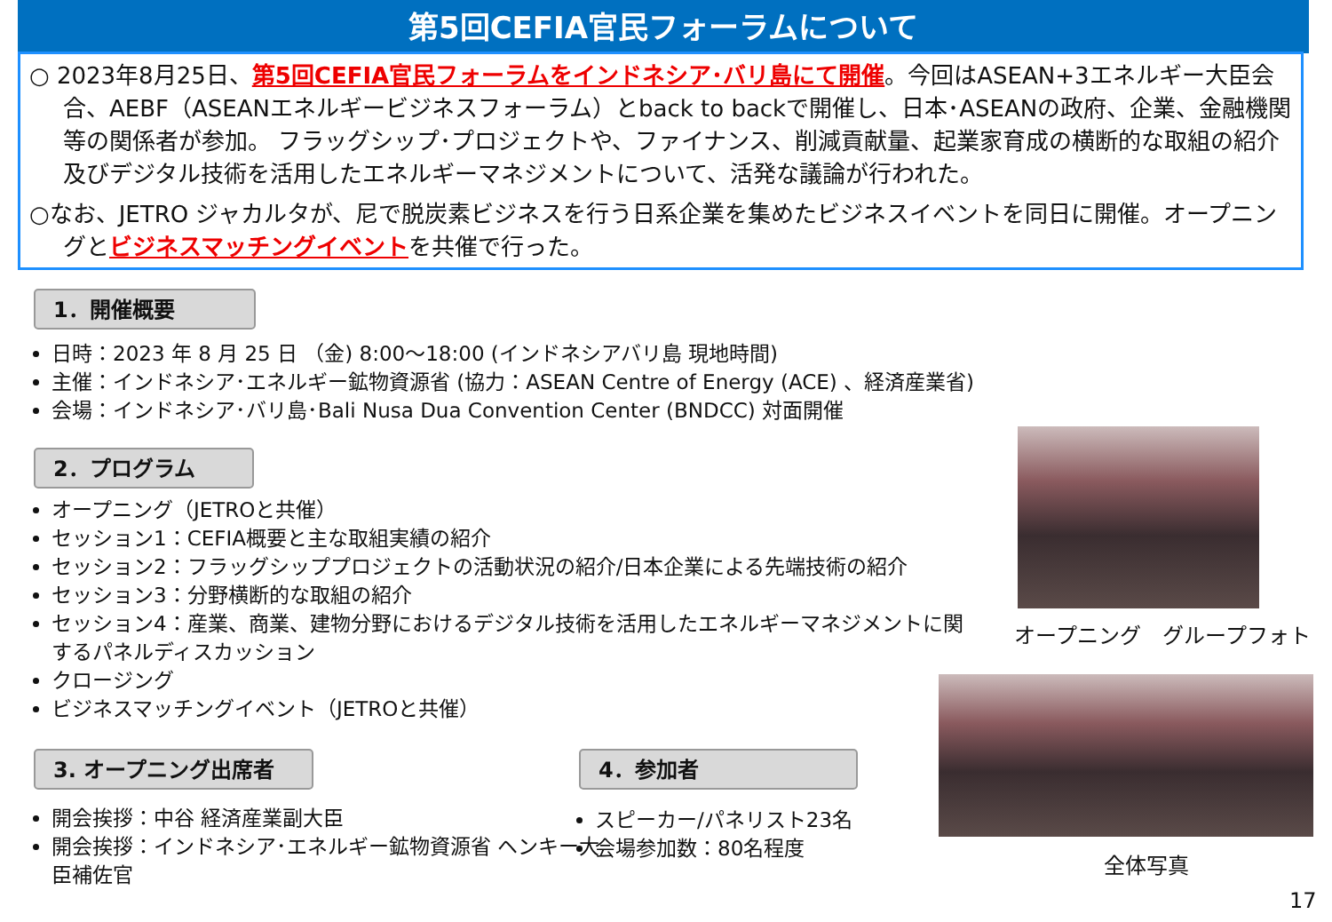第5回CEFIA官民フォーラムについて
○ 2023年8月25日、第5回CEFIA官民フォーラムをインドネシア･バリ島にて開催。今回はASEAN+3エネルギー大臣会合、AEBF（ASEANエネルギービジネスフォーラム）とback to backで開催し、日本･ASEANの政府、企業、金融機関等の関係者が参加。 フラッグシップ･プロジェクトや、ファイナンス、削減貢献量、起業家育成の横断的な取組の紹介及びデジタル技術を活用したエネルギーマネジメントについて、活発な議論が行われた。
○なお、JETRO ジャカルタが、尼で脱炭素ビジネスを行う日系企業を集めたビジネスイベントを同日に開催。オープニングとビジネスマッチングイベントを共催で行った。
1．開催概要
日時：2023 年 8 月 25 日 （金) 8:00～18:00 (インドネシアバリ島 現地時間)
主催：インドネシア･エネルギー鉱物資源省 (協力：ASEAN Centre of Energy (ACE) 、経済産業省)
会場：インドネシア･バリ島･Bali Nusa Dua Convention Center (BNDCC) 対面開催
2．プログラム
オープニング（JETROと共催）
セッション1：CEFIA概要と主な取組実績の紹介
セッション2：フラッグシッププロジェクトの活動状況の紹介/日本企業による先端技術の紹介
セッション3：分野横断的な取組の紹介
セッション4：産業、商業、建物分野におけるデジタル技術を活用したエネルギーマネジメントに関するパネルディスカッション
クロージング
ビジネスマッチングイベント（JETROと共催）
3. オープニング出席者
開会挨拶：中谷 経済産業副大臣
開会挨拶：インドネシア･エネルギー鉱物資源省 ヘンキー大臣補佐官
4．参加者
スピーカー/パネリスト23名
会場参加数：80名程度
オープニング　グループフォト
全体写真
17